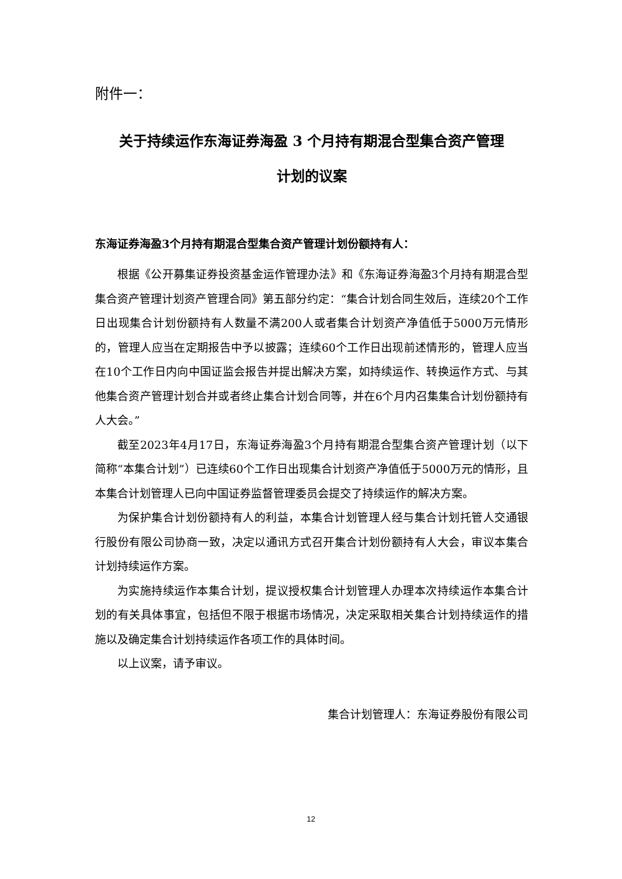附件一：
关于持续运作东海证券海盈 3 个月持有期混合型集合资产管理
计划的议案
东海证券海盈3个月持有期混合型集合资产管理计划份额持有人：
根据《公开募集证券投资基金运作管理办法》和《东海证券海盈3个月持有期混合型集合资产管理计划资产管理合同》第五部分约定：“集合计划合同生效后，连续20个工作日出现集合计划份额持有人数量不满200人或者集合计划资产净值低于5000万元情形的，管理人应当在定期报告中予以披露；连续60个工作日出现前述情形的，管理人应当在10个工作日内向中国证监会报告并提出解决方案，如持续运作、转换运作方式、与其他集合资产管理计划合并或者终止集合计划合同等，并在6个月内召集集合计划份额持有人大会。”
截至2023年4月17日，东海证券海盈3个月持有期混合型集合资产管理计划（以下简称“本集合计划”）已连续60个工作日出现集合计划资产净值低于5000万元的情形，且本集合计划管理人已向中国证券监督管理委员会提交了持续运作的解决方案。
为保护集合计划份额持有人的利益，本集合计划管理人经与集合计划托管人交通银行股份有限公司协商一致，决定以通讯方式召开集合计划份额持有人大会，审议本集合计划持续运作方案。
为实施持续运作本集合计划，提议授权集合计划管理人办理本次持续运作本集合计划的有关具体事宜，包括但不限于根据市场情况，决定采取相关集合计划持续运作的措施以及确定集合计划持续运作各项工作的具体时间。
以上议案，请予审议。
集合计划管理人：东海证券股份有限公司
12